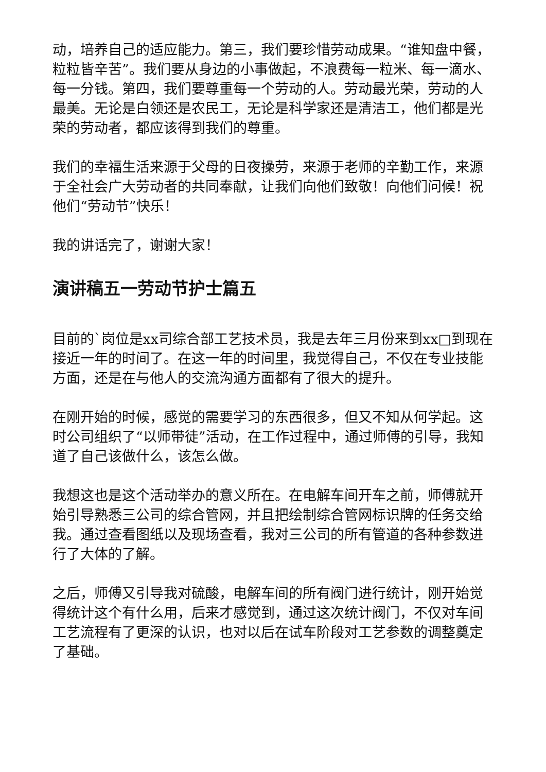动，培养自己的适应能力。第三，我们要珍惜劳动成果。“谁知盘中餐，粒粒皆辛苦”。我们要从身边的小事做起，不浪费每一粒米、每一滴水、每一分钱。第四，我们要尊重每一个劳动的人。劳动最光荣，劳动的人最美。无论是白领还是农民工，无论是科学家还是清洁工，他们都是光荣的劳动者，都应该得到我们的尊重。
我们的幸福生活来源于父母的日夜操劳，来源于老师的辛勤工作，来源于全社会广大劳动者的共同奉献，让我们向他们致敬！向他们问候！祝他们“劳动节”快乐！
我的讲话完了，谢谢大家！
演讲稿五一劳动节护士篇五
目前的`岗位是xx司综合部工艺技术员，我是去年三月份来到xx□到现在接近一年的时间了。在这一年的时间里，我觉得自己，不仅在专业技能方面，还是在与他人的交流沟通方面都有了很大的提升。
在刚开始的时候，感觉的需要学习的东西很多，但又不知从何学起。这时公司组织了“以师带徒”活动，在工作过程中，通过师傅的引导，我知道了自己该做什么，该怎么做。
我想这也是这个活动举办的意义所在。在电解车间开车之前，师傅就开始引导熟悉三公司的综合管网，并且把绘制综合管网标识牌的任务交给我。通过查看图纸以及现场查看，我对三公司的所有管道的各种参数进行了大体的了解。
之后，师傅又引导我对硫酸，电解车间的所有阀门进行统计，刚开始觉得统计这个有什么用，后来才感觉到，通过这次统计阀门，不仅对车间工艺流程有了更深的认识，也对以后在试车阶段对工艺参数的调整奠定了基础。